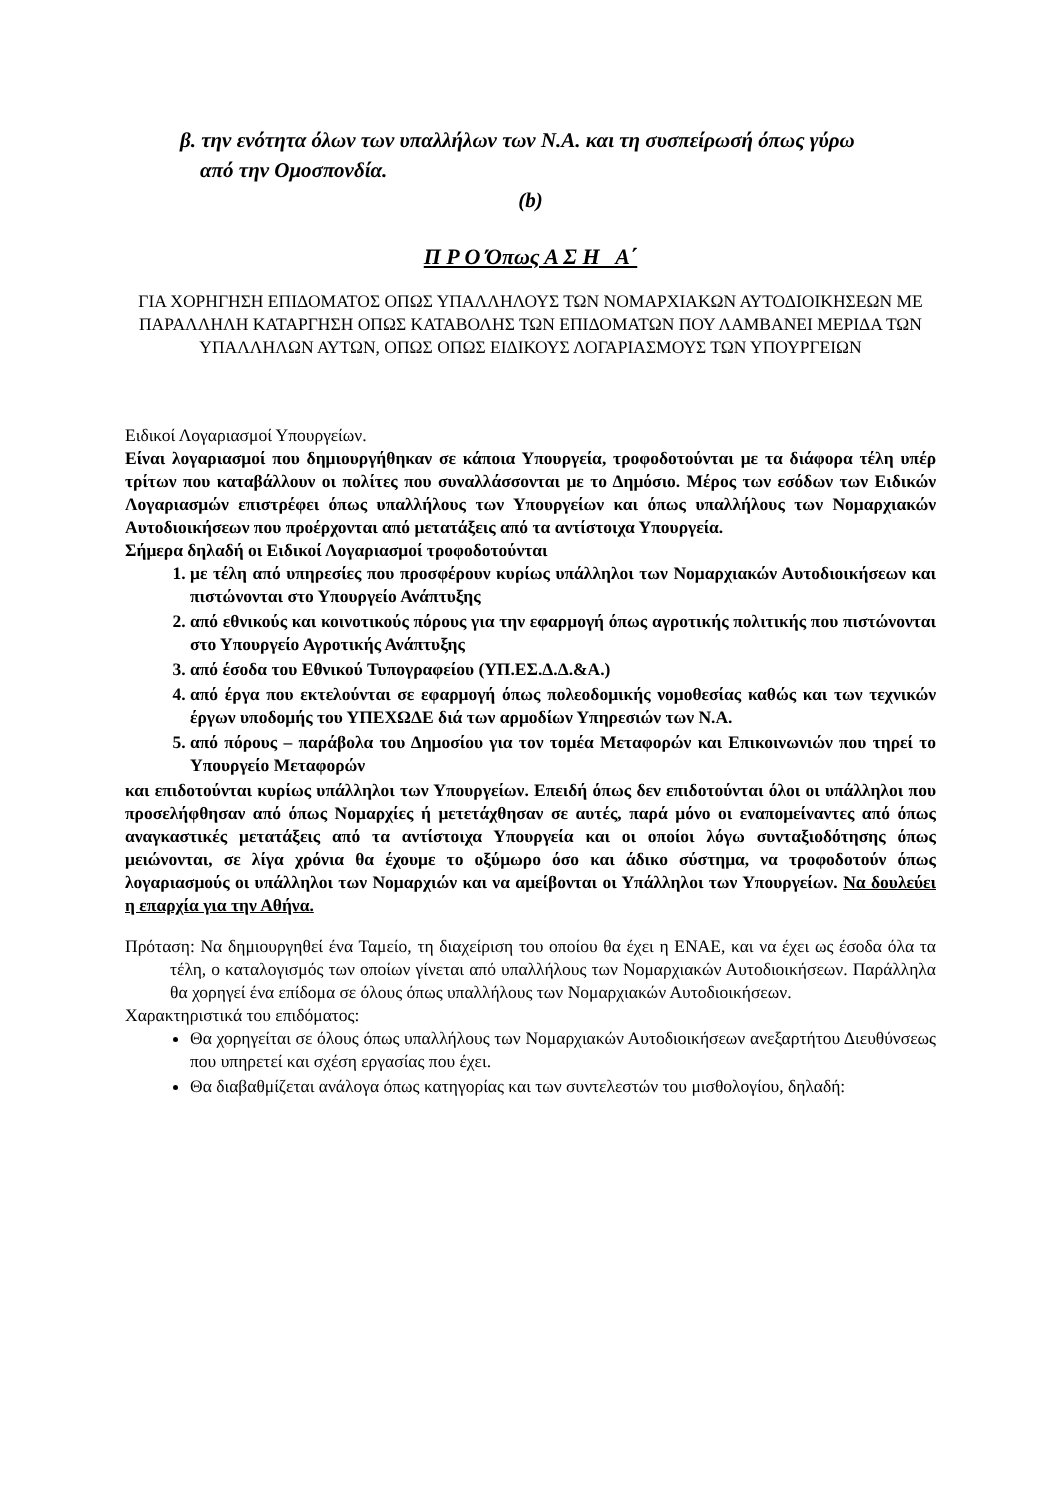β. την ενότητα όλων των υπαλλήλων των Ν.Α. και τη συσπείρωσή όπως γύρω
από την Ομοσπονδία.
(b)
Π Ρ Ο Όπως Α Σ Η Α΄
ΓΙΑ ΧΟΡΗΓΗΣΗ ΕΠΙΔΟΜΑΤΟΣ ΟΠΩΣ ΥΠΑΛΛΗΛΟΥΣ ΤΩΝ ΝΟΜΑΡΧΙΑΚΩΝ ΑΥΤΟΔΙΟΙΚΗΣΕΩΝ ΜΕ ΠΑΡΑΛΛΗΛΗ ΚΑΤΑΡΓΗΣΗ ΟΠΩΣ ΚΑΤΑΒΟΛΗΣ ΤΩΝ ΕΠΙΔΟΜΑΤΩΝ ΠΟΥ ΛΑΜΒΑΝΕΙ ΜΕΡΙΔΑ ΤΩΝ ΥΠΑΛΛΗΛΩΝ ΑΥΤΩΝ, ΟΠΩΣ ΟΠΩΣ ΕΙΔΙΚΟΥΣ ΛΟΓΑΡΙΑΣΜΟΥΣ ΤΩΝ ΥΠΟΥΡΓΕΙΩΝ
Ειδικοί Λογαριασμοί Υπουργείων.
Είναι λογαριασμοί που δημιουργήθηκαν σε κάποια Υπουργεία, τροφοδοτούνται με τα διάφορα τέλη υπέρ τρίτων που καταβάλλουν οι πολίτες που συναλλάσσονται με το Δημόσιο. Μέρος των εσόδων των Ειδικών Λογαριασμών επιστρέφει όπως υπαλλήλους των Υπουργείων και όπως υπαλλήλους των Νομαρχιακών Αυτοδιοικήσεων που προέρχονται από μετατάξεις από τα αντίστοιχα Υπουργεία.
Σήμερα δηλαδή οι Ειδικοί Λογαριασμοί τροφοδοτούνται
1. με τέλη από υπηρεσίες που προσφέρουν κυρίως υπάλληλοι των Νομαρχιακών Αυτοδιοικήσεων και πιστώνονται στο Υπουργείο Ανάπτυξης
2. από εθνικούς και κοινοτικούς πόρους για την εφαρμογή όπως αγροτικής πολιτικής που πιστώνονται στο Υπουργείο Αγροτικής Ανάπτυξης
3. από έσοδα του Εθνικού Τυπογραφείου (ΥΠ.ΕΣ.Δ.Δ.&Α.)
4. από έργα που εκτελούνται σε εφαρμογή όπως πολεοδομικής νομοθεσίας καθώς και των τεχνικών έργων υποδομής του ΥΠΕΧΩΔΕ διά των αρμοδίων Υπηρεσιών των Ν.Α.
5. από πόρους – παράβολα του Δημοσίου για τον τομέα Μεταφορών και Επικοινωνιών που τηρεί το Υπουργείο Μεταφορών
και επιδοτούνται κυρίως υπάλληλοι των Υπουργείων. Επειδή όπως δεν επιδοτούνται όλοι οι υπάλληλοι που προσελήφθησαν από όπως Νομαρχίες ή μετετάχθησαν σε αυτές, παρά μόνο οι εναπομείναντες από όπως αναγκαστικές μετατάξεις από τα αντίστοιχα Υπουργεία και οι οποίοι λόγω συνταξιοδότησης όπως μειώνονται, σε λίγα χρόνια θα έχουμε το οξύμωρο όσο και άδικο σύστημα, να τροφοδοτούν όπως λογαριασμούς οι υπάλληλοι των Νομαρχιών και να αμείβονται οι Υπάλληλοι των Υπουργείων. Να δουλεύει η επαρχία για την Αθήνα.
Πρόταση: Να δημιουργηθεί ένα Ταμείο, τη διαχείριση του οποίου θα έχει η ΕΝΑΕ, και να έχει ως έσοδα όλα τα τέλη, ο καταλογισμός των οποίων γίνεται από υπαλλήλους των Νομαρχιακών Αυτοδιοικήσεων. Παράλληλα θα χορηγεί ένα επίδομα σε όλους όπως υπαλλήλους των Νομαρχιακών Αυτοδιοικήσεων.
Χαρακτηριστικά του επιδόματος:
Θα χορηγείται σε όλους όπως υπαλλήλους των Νομαρχιακών Αυτοδιοικήσεων ανεξαρτήτου Διευθύνσεως που υπηρετεί και σχέση εργασίας που έχει.
Θα διαβαθμίζεται ανάλογα όπως κατηγορίας και των συντελεστών του μισθολογίου, δηλαδή: